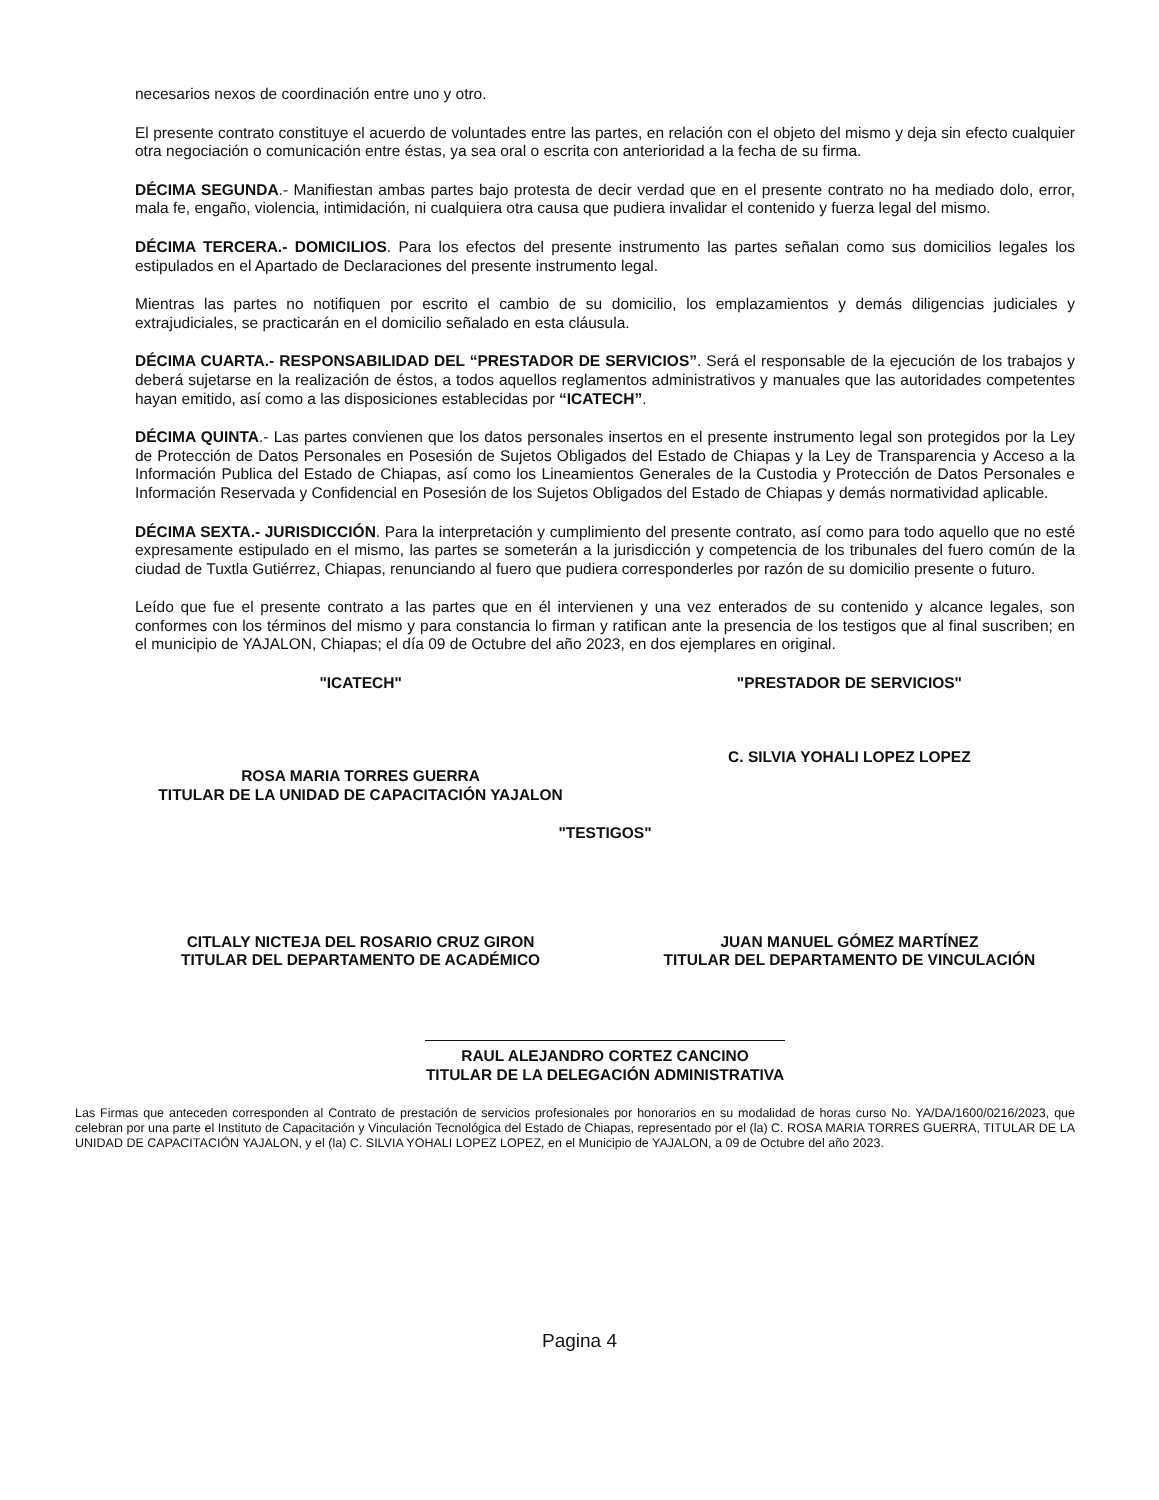necesarios nexos de coordinación entre uno y otro.
El presente contrato constituye el acuerdo de voluntades entre las partes, en relación con el objeto del mismo y deja sin efecto cualquier otra negociación o comunicación entre éstas, ya sea oral o escrita con anterioridad a la fecha de su firma.
DÉCIMA SEGUNDA.- Manifiestan ambas partes bajo protesta de decir verdad que en el presente contrato no ha mediado dolo, error, mala fe, engaño, violencia, intimidación, ni cualquiera otra causa que pudiera invalidar el contenido y fuerza legal del mismo.
DÉCIMA TERCERA.- DOMICILIOS. Para los efectos del presente instrumento las partes señalan como sus domicilios legales los estipulados en el Apartado de Declaraciones del presente instrumento legal.
Mientras las partes no notifiquen por escrito el cambio de su domicilio, los emplazamientos y demás diligencias judiciales y extrajudiciales, se practicarán en el domicilio señalado en esta cláusula.
DÉCIMA CUARTA.- RESPONSABILIDAD DEL “PRESTADOR DE SERVICIOS”. Será el responsable de la ejecución de los trabajos y deberá sujetarse en la realización de éstos, a todos aquellos reglamentos administrativos y manuales que las autoridades competentes hayan emitido, así como a las disposiciones establecidas por “ICATECH”.
DÉCIMA QUINTA.- Las partes convienen que los datos personales insertos en el presente instrumento legal son protegidos por la Ley de Protección de Datos Personales en Posesión de Sujetos Obligados del Estado de Chiapas y la Ley de Transparencia y Acceso a la Información Publica del Estado de Chiapas, así como los Lineamientos Generales de la Custodia y Protección de Datos Personales e Información Reservada y Confidencial en Posesión de los Sujetos Obligados del Estado de Chiapas y demás normatividad aplicable.
DÉCIMA SEXTA.- JURISDICCIÓN. Para la interpretación y cumplimiento del presente contrato, así como para todo aquello que no esté expresamente estipulado en el mismo, las partes se someterán a la jurisdicción y competencia de los tribunales del fuero común de la ciudad de Tuxtla Gutiérrez, Chiapas, renunciando al fuero que pudiera corresponderles por razón de su domicilio presente o futuro.
Leído que fue el presente contrato a las partes que en él intervienen y una vez enterados de su contenido y alcance legales, son conformes con los términos del mismo y para constancia lo firman y ratifican ante la presencia de los testigos que al final suscriben; en el municipio de YAJALON, Chiapas; el día 09 de Octubre del año 2023, en dos ejemplares en original.
"ICATECH"
ROSA MARIA TORRES GUERRA
TITULAR DE LA UNIDAD DE CAPACITACIÓN YAJALON
"PRESTADOR DE SERVICIOS"
C. SILVIA YOHALI LOPEZ LOPEZ
"TESTIGOS"
CITLALY NICTEJA DEL ROSARIO CRUZ GIRON
TITULAR DEL DEPARTAMENTO DE ACADÉMICO
JUAN MANUEL GÓMEZ MARTÍNEZ
TITULAR DEL DEPARTAMENTO DE VINCULACIÓN
RAUL ALEJANDRO CORTEZ CANCINO
TITULAR DE LA DELEGACIÓN ADMINISTRATIVA
Las Firmas que anteceden corresponden al Contrato de prestación de servicios profesionales por honorarios en su modalidad de horas curso No. YA/DA/1600/0216/2023, que celebran por una parte el Instituto de Capacitación y Vinculación Tecnológica del Estado de Chiapas, representado por el (la) C. ROSA MARIA TORRES GUERRA, TITULAR DE LA UNIDAD DE CAPACITACIÓN YAJALON, y el (la) C. SILVIA YOHALI LOPEZ LOPEZ, en el Municipio de YAJALON, a 09 de Octubre del año 2023.
Pagina 4